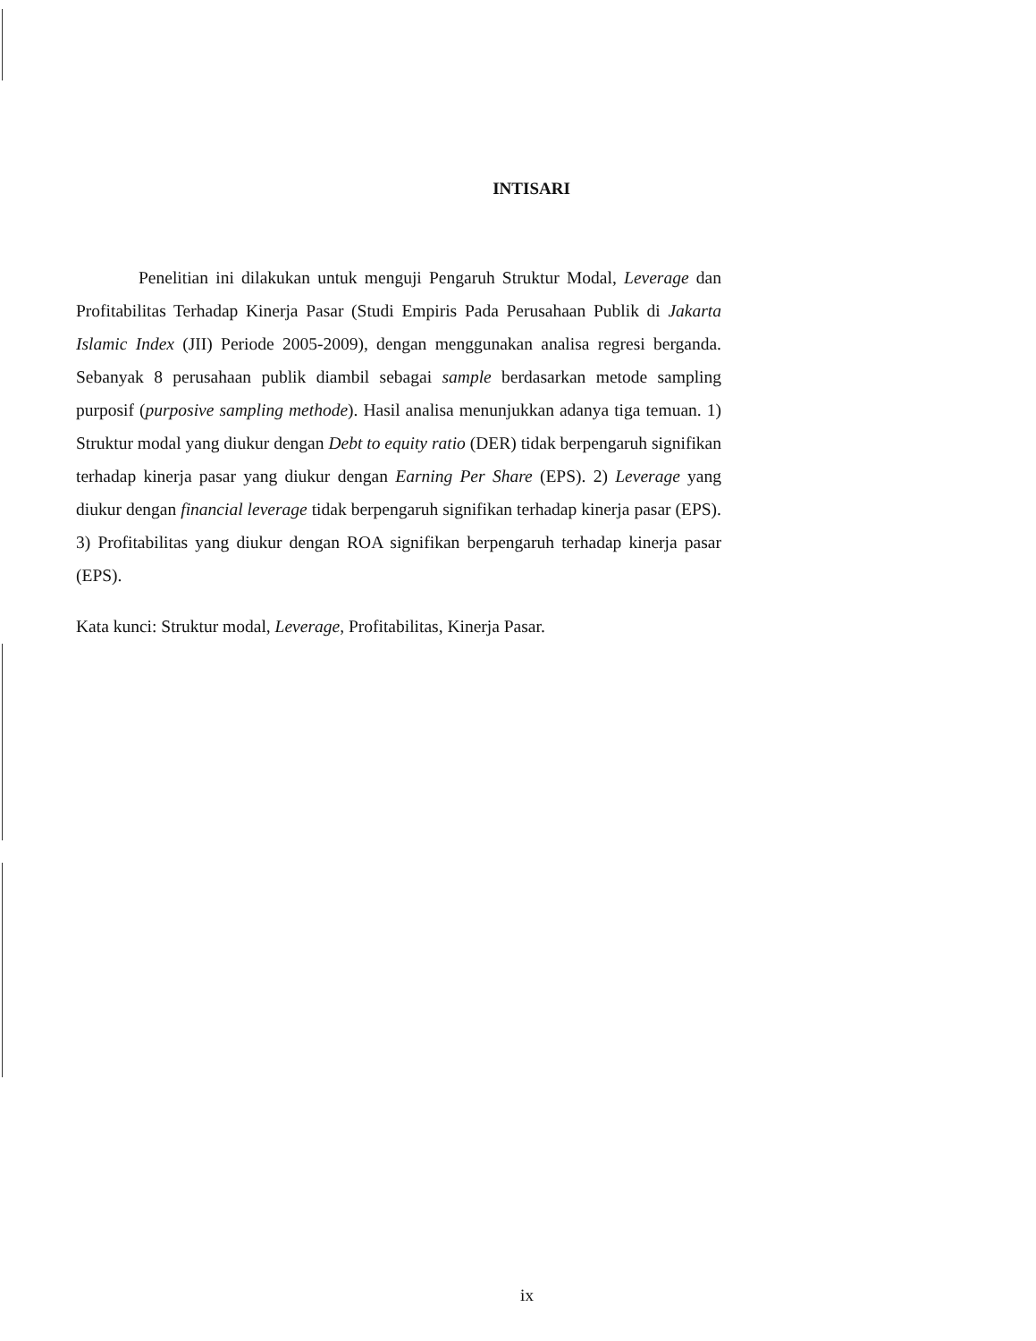INTISARI
Penelitian ini dilakukan untuk menguji Pengaruh Struktur Modal, Leverage dan Profitabilitas Terhadap Kinerja Pasar (Studi Empiris Pada Perusahaan Publik di Jakarta Islamic Index (JII) Periode 2005-2009), dengan menggunakan analisa regresi berganda. Sebanyak 8 perusahaan publik diambil sebagai sample berdasarkan metode sampling purposif (purposive sampling methode). Hasil analisa menunjukkan adanya tiga temuan. 1) Struktur modal yang diukur dengan Debt to equity ratio (DER) tidak berpengaruh signifikan terhadap kinerja pasar yang diukur dengan Earning Per Share (EPS). 2) Leverage yang diukur dengan financial leverage tidak berpengaruh signifikan terhadap kinerja pasar (EPS). 3) Profitabilitas yang diukur dengan ROA signifikan berpengaruh terhadap kinerja pasar (EPS).
Kata kunci: Struktur modal, Leverage, Profitabilitas, Kinerja Pasar.
ix